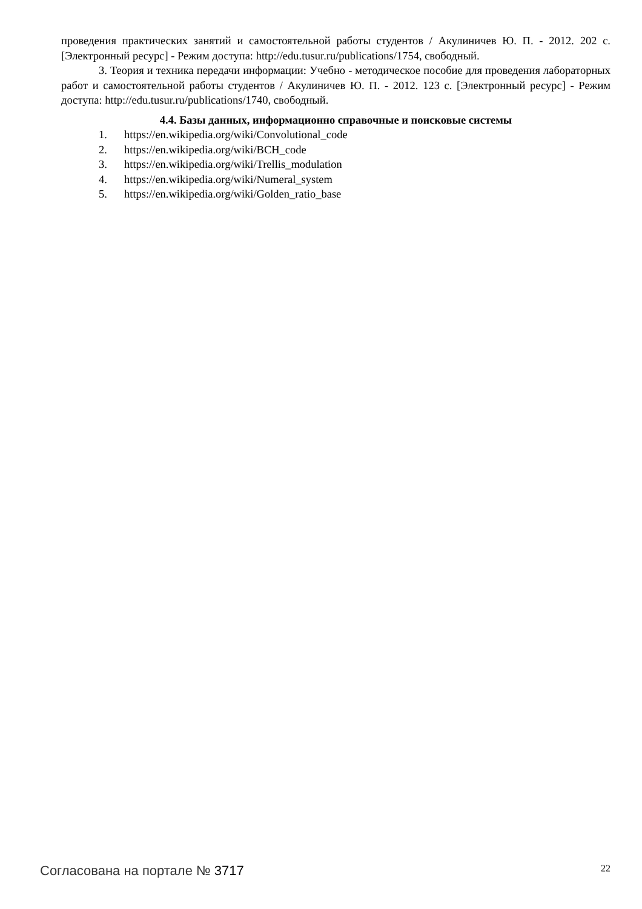проведения практических занятий и самостоятельной работы студентов / Акулиничев Ю. П. - 2012. 202 с. [Электронный ресурс] - Режим доступа: http://edu.tusur.ru/publications/1754, свободный.
3. Теория и техника передачи информации: Учебно - методическое пособие для проведения лабораторных работ и самостоятельной работы студентов / Акулиничев Ю. П. - 2012. 123 с. [Электронный ресурс] - Режим доступа: http://edu.tusur.ru/publications/1740, свободный.
4.4. Базы данных, информационно справочные и поисковые системы
1. https://en.wikipedia.org/wiki/Convolutional_code
2. https://en.wikipedia.org/wiki/BCH_code
3. https://en.wikipedia.org/wiki/Trellis_modulation
4. https://en.wikipedia.org/wiki/Numeral_system
5. https://en.wikipedia.org/wiki/Golden_ratio_base
Согласована на портале № 3717
22